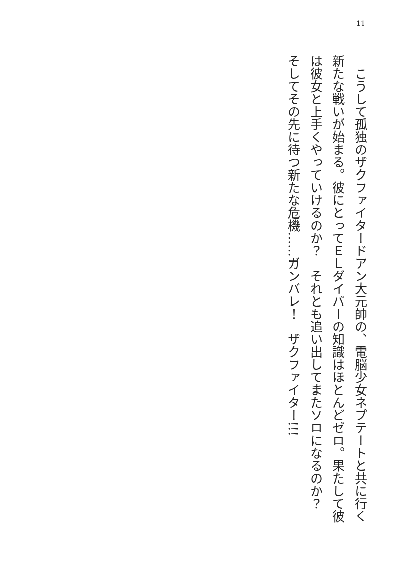11
　こうして孤独のザクファイタードアン大元帥の、電脳少女ネプテートと共に行く新たな戦いが始まる。彼にとってＥＬダイバーの知識はほとんどゼロ。果たして彼は彼女と上手くやっていけるのか？　それとも追い出してまたソロになるのか？　そしてその先に待つ新たな危機……ガンバレ！　ザクファイター!!!